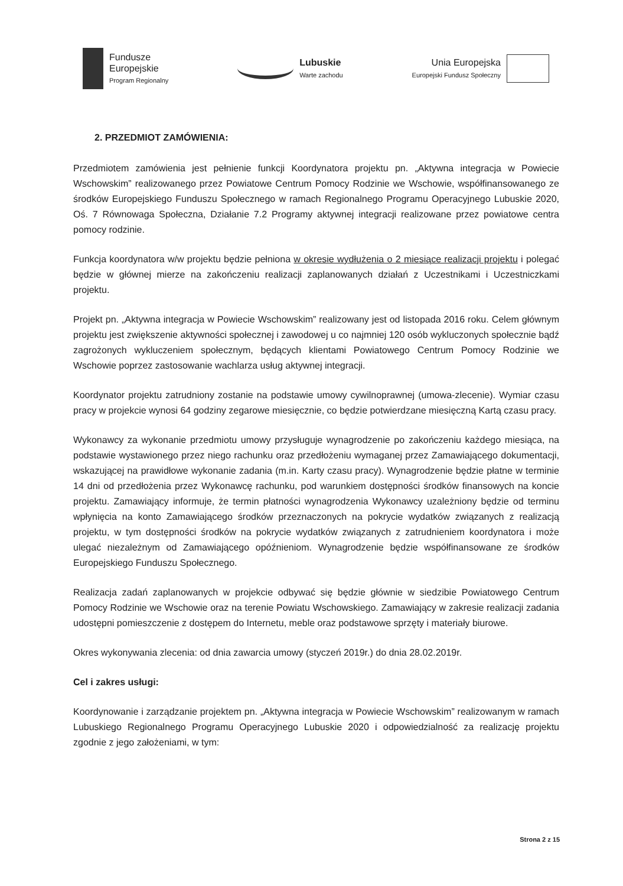Fundusze
Europejskie
Program Regionalny
Lubuskie
Warte zachodu
Unia Europejska
Europejski Fundusz Społeczny
2. PRZEDMIOT ZAMÓWIENIA:
Przedmiotem zamówienia jest pełnienie funkcji Koordynatora projektu pn. „Aktywna integracja w Powiecie Wschowskim” realizowanego przez Powiatowe Centrum Pomocy Rodzinie we Wschowie, współfinansowanego ze środków Europejskiego Funduszu Społecznego w ramach Regionalnego Programu Operacyjnego Lubuskie 2020, Oś. 7 Równowaga Społeczna, Działanie 7.2 Programy aktywnej integracji realizowane przez powiatowe centra pomocy rodzinie.
Funkcja koordynatora w/w projektu będzie pełniona w okresie wydłużenia o 2 miesiące realizacji projektu i polegać będzie w głównej mierze na zakończeniu realizacji zaplanowanych działań z Uczestnikami i Uczestniczkami projektu.
Projekt pn. „Aktywna integracja w Powiecie Wschowskim” realizowany jest od listopada 2016 roku. Celem głównym projektu jest zwiększenie aktywności społecznej i zawodowej u co najmniej 120 osób wykluczonych społecznie bądź zagrożonych wykluczeniem społecznym, będących klientami Powiatowego Centrum Pomocy Rodzinie we Wschowie poprzez zastosowanie wachlarza usług aktywnej integracji.
Koordynator projektu zatrudniony zostanie na podstawie umowy cywilnoprawnej (umowa-zlecenie). Wymiar czasu pracy w projekcie wynosi 64 godziny zegarowe miesięcznie, co będzie potwierdzane miesięczną Kartą czasu pracy.
Wykonawcy za wykonanie przedmiotu umowy przysługuje wynagrodzenie po zakończeniu każdego miesiąca, na podstawie wystawionego przez niego rachunku oraz przedłożeniu wymaganej przez Zamawiającego dokumentacji, wskazującej na prawidłowe wykonanie zadania (m.in. Karty czasu pracy). Wynagrodzenie będzie płatne w terminie 14 dni od przedłożenia przez Wykonawcę rachunku, pod warunkiem dostępności środków finansowych na koncie projektu. Zamawiający informuje, że termin płatności wynagrodzenia Wykonawcy uzależniony będzie od terminu wpłynięcia na konto Zamawiającego środków przeznaczonych na pokrycie wydatków związanych z realizacją projektu, w tym dostępności środków na pokrycie wydatków związanych z zatrudnieniem koordynatora i może ulegać niezależnym od Zamawiającego opóźnieniom. Wynagrodzenie będzie współfinansowane ze środków Europejskiego Funduszu Społecznego.
Realizacja zadań zaplanowanych w projekcie odbywać się będzie głównie w siedzibie Powiatowego Centrum Pomocy Rodzinie we Wschowie oraz na terenie Powiatu Wschowskiego. Zamawiający w zakresie realizacji zadania udostępni pomieszczenie z dostępem do Internetu, meble oraz podstawowe sprzęty i materiały biurowe.
Okres wykonywania zlecenia: od dnia zawarcia umowy (styczeń 2019r.) do dnia 28.02.2019r.
Cel i zakres usługi:
Koordynowanie i zarządzanie projektem pn. „Aktywna integracja w Powiecie Wschowskim” realizowanym w ramach Lubuskiego Regionalnego Programu Operacyjnego Lubuskie 2020 i odpowiedzialność za realizację projektu zgodnie z jego założeniami, w tym:
Strona 2 z 15